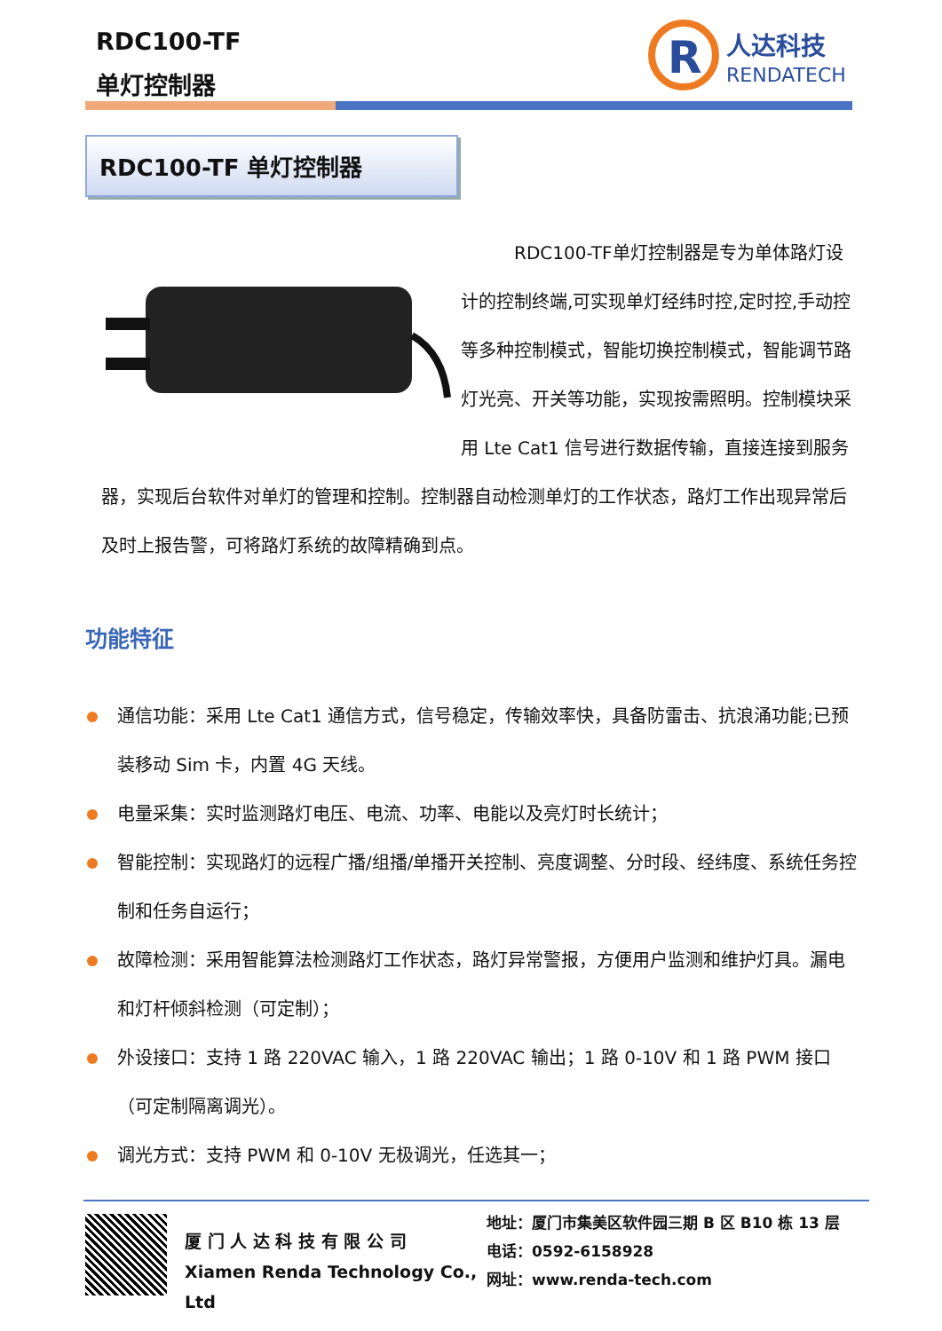RDC100-TF
单灯控制器
R
人达科技
RENDATECH
RDC100-TF 单灯控制器
RDC100-TF单灯控制器是专为单体路灯设计的控制终端,可实现单灯经纬时控,定时控,手动控等多种控制模式，智能切换控制模式，智能调节路灯光亮、开关等功能，实现按需照明。控制模块采用 Lte Cat1 信号进行数据传输，直接连接到服务器，实现后台软件对单灯的管理和控制。控制器自动检测单灯的工作状态，路灯工作出现异常后及时上报告警，可将路灯系统的故障精确到点。
功能特征
通信功能：采用 Lte Cat1 通信方式，信号稳定，传输效率快，具备防雷击、抗浪涌功能;已预装移动 Sim 卡，内置 4G 天线。
电量采集：实时监测路灯电压、电流、功率、电能以及亮灯时长统计；
智能控制：实现路灯的远程广播/组播/单播开关控制、亮度调整、分时段、经纬度、系统任务控制和任务自运行；
故障检测：采用智能算法检测路灯工作状态，路灯异常警报，方便用户监测和维护灯具。漏电和灯杆倾斜检测（可定制）；
外设接口：支持 1 路 220VAC 输入，1 路 220VAC 输出；1 路 0-10V 和 1 路 PWM 接口（可定制隔离调光）。
调光方式：支持 PWM 和 0-10V 无极调光，任选其一；
厦 门 人 达 科 技 有 限 公 司
Xiamen Renda Technology Co., Ltd
地址：厦门市集美区软件园三期 B 区 B10 栋 13 层
电话：0592-6158928
网址：www.renda-tech.com